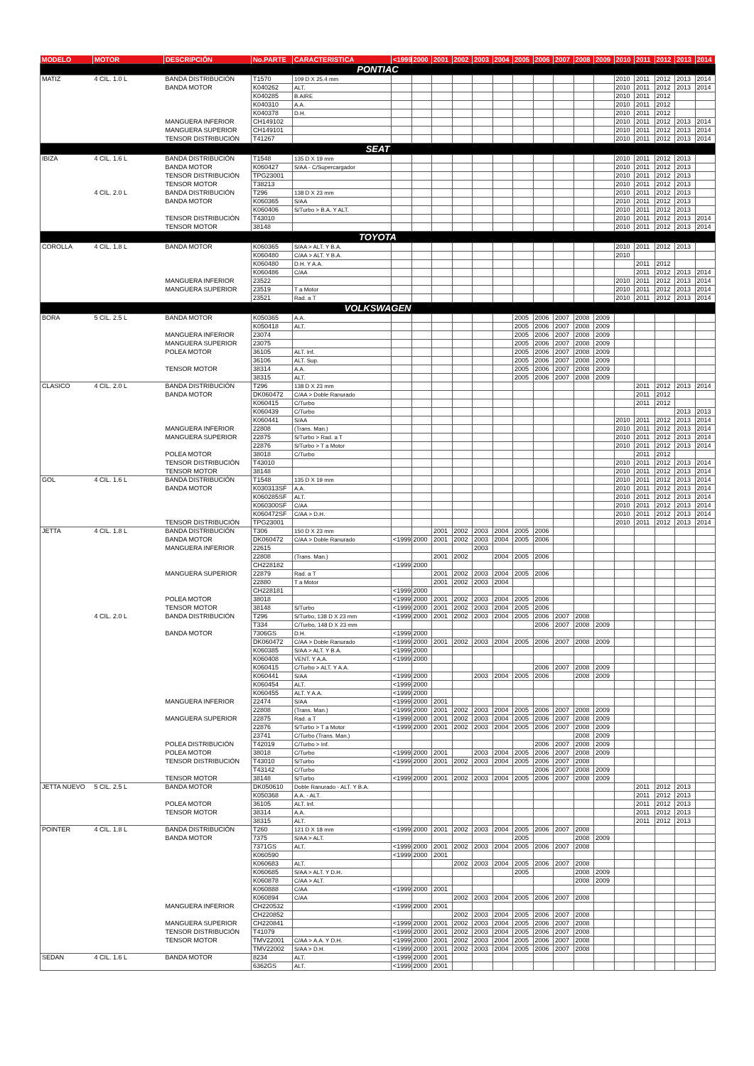| MODELO | MOTOR | DESCRIPCIÓN | No.PARTE | CARACTERISTICA | <1999 | 2000 | 2001 | 2002 | 2003 | 2004 | 2005 | 2006 | 2007 | 2008 | 2009 | 2010 | 2011 | 2012 | 2013 | 2014 |
| --- | --- | --- | --- | --- | --- | --- | --- | --- | --- | --- | --- | --- | --- | --- | --- | --- | --- | --- | --- | --- |
| PONTIAC | | | | | | | | | | | | | | | | | | | | |
| MATIZ | 4 CIL. 1.0 L | BANDA DISTRIBUCIÓN | T1570 | 109 D X 25.4 mm | | | | | | | | | | | | 2010 | 2011 | 2012 | 2013 | 2014 |
| | | BANDA MOTOR | K040262 | ALT. | | | | | | | | | | | | 2010 | 2011 | 2012 | 2013 | 2014 |
| | | | K040285 | B.AIRE | | | | | | | | | | | | 2010 | 2011 | 2012 | | |
| | | | K040310 | A.A. | | | | | | | | | | | | 2010 | 2011 | 2012 | | |
| | | | K040378 | D.H. | | | | | | | | | | | | 2010 | 2011 | 2012 | | |
| | | MANGUERA INFERIOR | CH149102 | | | | | | | | | | | | | 2010 | 2011 | 2012 | 2013 | 2014 |
| | | MANGUERA SUPERIOR | CH149101 | | | | | | | | | | | | | 2010 | 2011 | 2012 | 2013 | 2014 |
| | | TENSOR DISTRIBUCIÓN | T41267 | | | | | | | | | | | | | 2010 | 2011 | 2012 | 2013 | 2014 |
| SEAT | | | | | | | | | | | | | | | | | | | | |
| IBIZA | 4 CIL. 1.6 L | BANDA DISTRIBUCIÓN | T1548 | 135 D X 19 mm | | | | | | | | | | | | 2010 | 2011 | 2012 | 2013 | |
| | | BANDA MOTOR | K060427 | S/AA - C/Supercargador | | | | | | | | | | | | 2010 | 2011 | 2012 | 2013 | |
| | | TENSOR DISTRIBUCIÓN | TPG23001 | | | | | | | | | | | | | 2010 | 2011 | 2012 | 2013 | |
| | | TENSOR MOTOR | T38213 | | | | | | | | | | | | | 2010 | 2011 | 2012 | 2013 | |
| | 4 CIL. 2.0 L | BANDA DISTRIBUCIÓN | T296 | 138 D X 23 mm | | | | | | | | | | | | 2010 | 2011 | 2012 | 2013 | |
| | | BANDA MOTOR | K060365 | S/AA | | | | | | | | | | | | 2010 | 2011 | 2012 | 2013 | |
| | | | K060406 | S/Turbo > B.A. Y ALT. | | | | | | | | | | | | 2010 | 2011 | 2012 | 2013 | |
| | | TENSOR DISTRIBUCIÓN | T43010 | | | | | | | | | | | | | 2010 | 2011 | 2012 | 2013 | 2014 |
| | | TENSOR MOTOR | 38148 | | | | | | | | | | | | | 2010 | 2011 | 2012 | 2013 | 2014 |
| TOYOTA | | | | | | | | | | | | | | | | | | | | |
| COROLLA | 4 CIL. 1.8 L | BANDA MOTOR | K060365 | S/AA > ALT. Y B.A. | | | | | | | | | | | | 2010 | 2011 | 2012 | 2013 | |
| | | | K060480 | C/AA > ALT. Y B.A. | | | | | | | | | | | | 2010 | | | | |
| | | | K060480 | D.H. Y A.A. | | | | | | | | | | | | | 2011 | 2012 | | |
| | | | K060486 | C/AA | | | | | | | | | | | | | 2011 | 2012 | 2013 | 2014 |
| | | MANGUERA INFERIOR | 23522 | | | | | | | | | | | | | 2010 | 2011 | 2012 | 2013 | 2014 |
| | | MANGUERA SUPERIOR | 23519 | T a Motor | | | | | | | | | | | | 2010 | 2011 | 2012 | 2013 | 2014 |
| | | | 23521 | Rad. a T | | | | | | | | | | | | 2010 | 2011 | 2012 | 2013 | 2014 |
| VOLKSWAGEN | | | | | | | | | | | | | | | | | | | | |
| BORA | 5 CIL. 2.5 L | BANDA MOTOR | K050365 | A.A. | | | | | | | 2005 | 2006 | 2007 | 2008 | 2009 | | | | | |
| | | | K050418 | ALT. | | | | | | | 2005 | 2006 | 2007 | 2008 | 2009 | | | | | |
| | | MANGUERA INFERIOR | 23074 | | | | | | | | 2005 | 2006 | 2007 | 2008 | 2009 | | | | | |
| | | MANGUERA SUPERIOR | 23075 | | | | | | | | 2005 | 2006 | 2007 | 2008 | 2009 | | | | | |
| | | POLEA MOTOR | 36105 | ALT. Inf. | | | | | | | 2005 | 2006 | 2007 | 2008 | 2009 | | | | | |
| | | | 36106 | ALT. Sup. | | | | | | | 2005 | 2006 | 2007 | 2008 | 2009 | | | | | |
| | | TENSOR MOTOR | 38314 | A.A. | | | | | | | 2005 | 2006 | 2007 | 2008 | 2009 | | | | | |
| | | | 38315 | ALT. | | | | | | | 2005 | 2006 | 2007 | 2008 | 2009 | | | | | |
| CLASICO | 4 CIL. 2.0 L | BANDA DISTRIBUCIÓN | T296 | 138 D X 23 mm | | | | | | | | | | | | | 2011 | 2012 | 2013 | 2014 |
| | | BANDA MOTOR | DK060472 | C/AA > Doble Ranurado | | | | | | | | | | | | | 2011 | 2012 | | |
| | | | K060415 | C/Turbo | | | | | | | | | | | | | 2011 | 2012 | | |
| | | | K060439 | C/Turbo | | | | | | | | | | | | | | | 2013 | 2013 |
| | | | K060441 | S/AA | | | | | | | | | | | | 2010 | 2011 | 2012 | 2013 | 2014 |
| | | MANGUERA INFERIOR | 22808 | (Trans. Man.) | | | | | | | | | | | | 2010 | 2011 | 2012 | 2013 | 2014 |
| | | MANGUERA SUPERIOR | 22875 | S/Turbo > Rad. a T | | | | | | | | | | | | 2010 | 2011 | 2012 | 2013 | 2014 |
| | | | 22876 | S/Turbo > T a Motor | | | | | | | | | | | | 2010 | 2011 | 2012 | 2013 | 2014 |
| | | POLEA MOTOR | 38018 | C/Turbo | | | | | | | | | | | | | 2011 | 2012 | | |
| | | TENSOR DISTRIBUCIÓN | T43010 | | | | | | | | | | | | | 2010 | 2011 | 2012 | 2013 | 2014 |
| | | TENSOR MOTOR | 38148 | | | | | | | | | | | | | 2010 | 2011 | 2012 | 2013 | 2014 |
| GOL | 4 CIL. 1.6 L | BANDA DISTRIBUCIÓN | T1548 | 135 D X 19 mm | | | | | | | | | | | | 2010 | 2011 | 2012 | 2013 | 2014 |
| | | BANDA MOTOR | K030313SF | A.A. | | | | | | | | | | | | 2010 | 2011 | 2012 | 2013 | 2014 |
| | | | K060285SF | ALT. | | | | | | | | | | | | 2010 | 2011 | 2012 | 2013 | 2014 |
| | | | K060300SF | C/AA | | | | | | | | | | | | 2010 | 2011 | 2012 | 2013 | 2014 |
| | | | K060472SF | C/AA > D.H. | | | | | | | | | | | | 2010 | 2011 | 2012 | 2013 | 2014 |
| | | TENSOR DISTRIBUCIÓN | TPG23001 | | | | | | | | | | | | | 2010 | 2011 | 2012 | 2013 | 2014 |
| JETTA | 4 CIL. 1.8 L | BANDA DISTRIBUCIÓN | T306 | 150 D X 23 mm | | | 2001 | 2002 | 2003 | 2004 | 2005 | 2006 | | | | | | | | |
| | | BANDA MOTOR | DK060472 | C/AA > Doble Ranurado | <1999 | 2000 | 2001 | 2002 | 2003 | 2004 | 2005 | 2006 | | | | | | | | |
| | | MANGUERA INFERIOR | 22615 | | | | | | 2003 | | | | | | | | | | | |
| | | | 22808 | (Trans. Man.) | | | 2001 | 2002 | | 2004 | 2005 | 2006 | | | | | | | | |
| | | | CH228182 | | <1999 | 2000 | | | | | | | | | | | | | | |
| | | MANGUERA SUPERIOR | 22879 | Rad. a T | | | 2001 | 2002 | 2003 | 2004 | 2005 | 2006 | | | | | | | | |
| | | | 22880 | T a Motor | | | 2001 | 2002 | 2003 | 2004 | | | | | | | | | | |
| | | | CH228181 | | <1999 | 2000 | | | | | | | | | | | | | | |
| | | POLEA MOTOR | 38018 | | <1999 | 2000 | 2001 | 2002 | 2003 | 2004 | 2005 | 2006 | | | | | | | | |
| | | TENSOR MOTOR | 38148 | S/Turbo | <1999 | 2000 | 2001 | 2002 | 2003 | 2004 | 2005 | 2006 | | | | | | | | |
| | 4 CIL. 2.0 L | BANDA DISTRIBUCIÓN | T296 | S/Turbo, 138 D X 23 mm | <1999 | 2000 | 2001 | 2002 | 2003 | 2004 | 2005 | 2006 | 2007 | 2008 | | | | | | |
| | | | T334 | C/Turbo, 148 D X 23 mm | | | | | | | | 2006 | 2007 | 2008 | 2009 | | | | | |
| | | BANDA MOTOR | 7306GS | D.H. | <1999 | 2000 | | | | | | | | | | | | | | |
| | | | DK060472 | C/AA > Doble Ranurado | <1999 | 2000 | 2001 | 2002 | 2003 | 2004 | 2005 | 2006 | 2007 | 2008 | 2009 | | | | | |
| | | | K060385 | S/AA > ALT. Y B.A. | <1999 | 2000 | | | | | | | | | | | | | | |
| | | | K060408 | VENT. Y A.A. | <1999 | 2000 | | | | | | | | | | | | | | |
| | | | K060415 | C/Turbo > ALT. Y A.A. | | | | | | | | 2006 | 2007 | 2008 | 2009 | | | | | |
| | | | K060441 | S/AA | <1999 | 2000 | | | 2003 | 2004 | 2005 | 2006 | | 2008 | 2009 | | | | | |
| | | | K060454 | ALT. | <1999 | 2000 | | | | | | | | | | | | | | |
| | | | K060455 | ALT. Y A.A. | <1999 | 2000 | | | | | | | | | | | | | | |
| | | MANGUERA INFERIOR | 22474 | S/AA | <1999 | 2000 | 2001 | | | | | | | | | | | | | |
| | | | 22808 | (Trans. Man.) | <1999 | 2000 | 2001 | 2002 | 2003 | 2004 | 2005 | 2006 | 2007 | 2008 | 2009 | | | | | |
| | | MANGUERA SUPERIOR | 22875 | Rad. a T | <1999 | 2000 | 2001 | 2002 | 2003 | 2004 | 2005 | 2006 | 2007 | 2008 | 2009 | | | | | |
| | | | 22876 | S/Turbo > T a Motor | <1999 | 2000 | 2001 | 2002 | 2003 | 2004 | 2005 | 2006 | 2007 | 2008 | 2009 | | | | | |
| | | | 23741 | C/Turbo (Trans. Man.) | | | | | | | | | | 2008 | 2009 | | | | | |
| | | POLEA DISTRIBUCIÓN | T42019 | C/Turbo > Inf. | | | | | | | | 2006 | 2007 | 2008 | 2009 | | | | | |
| | | POLEA MOTOR | 38018 | C/Turbo | <1999 | 2000 | 2001 | | 2003 | 2004 | 2005 | 2006 | 2007 | 2008 | 2009 | | | | | |
| | | TENSOR DISTRIBUCIÓN | T43010 | S/Turbo | <1999 | 2000 | 2001 | 2002 | 2003 | 2004 | 2005 | 2006 | 2007 | 2008 | | | | | | |
| | | | T43142 | C/Turbo | | | | | | | | 2006 | 2007 | 2008 | 2009 | | | | | |
| | | TENSOR MOTOR | 38148 | S/Turbo | <1999 | 2000 | 2001 | 2002 | 2003 | 2004 | 2005 | 2006 | 2007 | 2008 | 2009 | | | | | |
| JETTA NUEVO | 5 CIL. 2.5 L | BANDA MOTOR | DK050610 | Doble Ranurado - ALT. Y B.A. | | | | | | | | | | | | | 2011 | 2012 | 2013 | |
| | | | K050368 | A.A. - ALT. | | | | | | | | | | | | | 2011 | 2012 | 2013 | |
| | | POLEA MOTOR | 36105 | ALT. Inf. | | | | | | | | | | | | | 2011 | 2012 | 2013 | |
| | | TENSOR MOTOR | 38314 | A.A. | | | | | | | | | | | | | 2011 | 2012 | 2013 | |
| | | | 38315 | ALT. | | | | | | | | | | | | | 2011 | 2012 | 2013 | |
| POINTER | 4 CIL. 1.8 L | BANDA DISTRIBUCIÓN | T260 | 121 D X 18 mm | <1999 | 2000 | 2001 | 2002 | 2003 | 2004 | 2005 | 2006 | 2007 | 2008 | | | | | | |
| | | BANDA MOTOR | 7375 | S/AA > ALT. | | | | | | | 2005 | | | 2008 | 2009 | | | | | |
| | | | 7371GS | ALT. | <1999 | 2000 | 2001 | 2002 | 2003 | 2004 | 2005 | 2006 | 2007 | 2008 | | | | | | |
| | | | K060590 | | <1999 | 2000 | 2001 | | | | | | | | | | | | | |
| | | | K060683 | ALT. | | | | 2002 | 2003 | 2004 | 2005 | 2006 | 2007 | 2008 | | | | | | |
| | | | K060685 | S/AA > ALT. Y D.H. | | | | | | | 2005 | | | 2008 | 2009 | | | | | |
| | | | K060878 | C/AA > ALT. | | | | | | | | | | 2008 | 2009 | | | | | |
| | | | K060888 | C/AA | <1999 | 2000 | 2001 | | | | | | | | | | | | | |
| | | | K060894 | C/AA | | | | 2002 | 2003 | 2004 | 2005 | 2006 | 2007 | 2008 | | | | | | |
| | | MANGUERA INFERIOR | CH220532 | | <1999 | 2000 | 2001 | | | | | | | | | | | | | |
| | | | CH220852 | | | | | 2002 | 2003 | 2004 | 2005 | 2006 | 2007 | 2008 | | | | | | |
| | | MANGUERA SUPERIOR | CH220841 | | <1999 | 2000 | 2001 | 2002 | 2003 | 2004 | 2005 | 2006 | 2007 | 2008 | | | | | | |
| | | TENSOR DISTRIBUCIÓN | T41079 | | <1999 | 2000 | 2001 | 2002 | 2003 | 2004 | 2005 | 2006 | 2007 | 2008 | | | | | | |
| | | TENSOR MOTOR | TMV22001 | C/AA > A.A. Y D.H. | <1999 | 2000 | 2001 | 2002 | 2003 | 2004 | 2005 | 2006 | 2007 | 2008 | | | | | | |
| | | | TMV22002 | S/AA > D.H. | <1999 | 2000 | 2001 | 2002 | 2003 | 2004 | 2005 | 2006 | 2007 | 2008 | | | | | | |
| SEDAN | 4 CIL. 1.6 L | BANDA MOTOR | 8234 | ALT. | <1999 | 2000 | 2001 | | | | | | | | | | | | | |
| | | | 6362GS | ALT. | <1999 | 2000 | 2001 | | | | | | | | | | | | | |